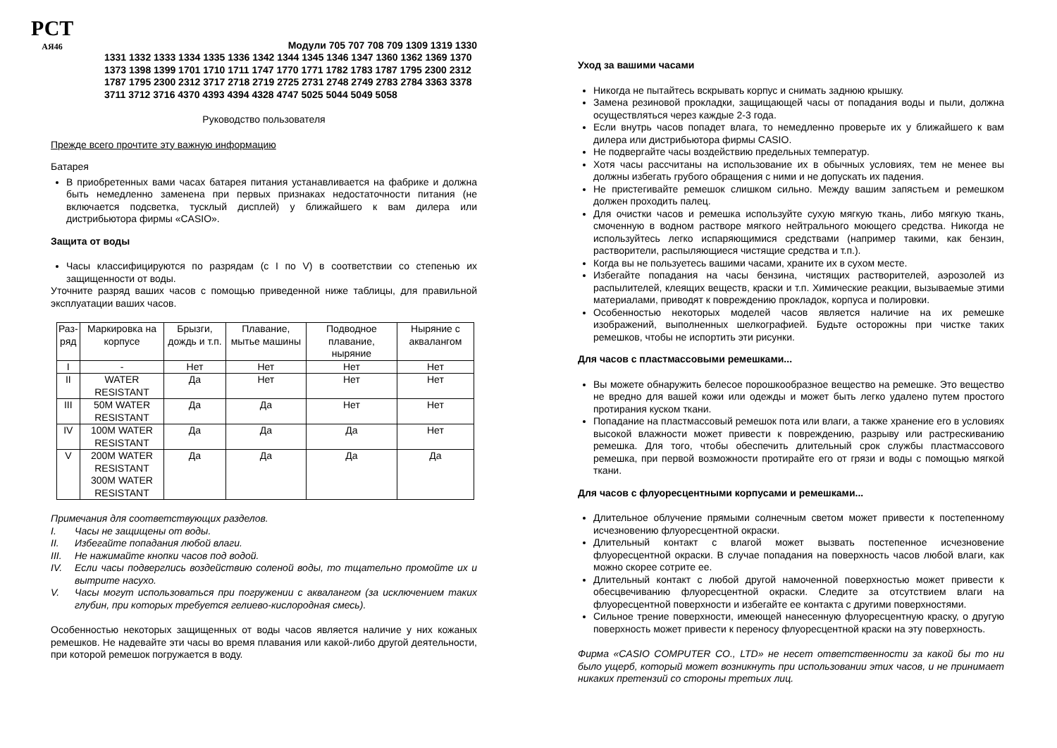РСТ
АЯ46
Модули 705 707 708 709 1309 1319 1330
1331 1332 1333 1334 1335 1336 1342 1344 1345 1346 1347 1360 1362 1369 1370 1373 1398 1399 1701 1710 1711 1747 1770 1771 1782 1783 1787 1795 2300 2312 1787 1795 2300 2312 3717 2718 2719 2725 2731 2748 2749 2783 2784 3363 3378 3711 3712 3716 4370 4393 4394 4328 4747 5025 5044 5049 5058
Руководство пользователя
Прежде всего прочтите эту важную информацию
Батарея
В приобретенных вами часах батарея питания устанавливается на фабрике и должна быть немедленно заменена при первых признаках недостаточности питания (не включается подсветка, тусклый дисплей) у ближайшего к вам дилера или дистрибьютора фирмы «CASIO».
Защита от воды
Часы классифицируются по разрядам (с I по V) в соответствии со степенью их защищенности от воды.
Уточните разряд ваших часов с помощью приведенной ниже таблицы, для правильной эксплуатации ваших часов.
| Раз- ряд | Маркировка на корпусе | Брызги, дождь и т.п. | Плавание, мытье машины | Подводное плавание, ныряние | Ныряние с аквалангом |
| --- | --- | --- | --- | --- | --- |
| I | - | Нет | Нет | Нет | Нет |
| II | WATER RESISTANT | Да | Нет | Нет | Нет |
| III | 50M WATER RESISTANT | Да | Да | Нет | Нет |
| IV | 100M WATER RESISTANT | Да | Да | Да | Нет |
| V | 200M WATER RESISTANT 300M WATER RESISTANT | Да | Да | Да | Да |
Примечания для соответствующих разделов.
I. Часы не защищены от воды.
II. Избегайте попадания любой влаги.
III. Не нажимайте кнопки часов под водой.
IV. Если часы подверглись воздействию соленой воды, то тщательно промойте их и вытрите насухо.
V. Часы могут использоваться при погружении с аквалангом (за исключением таких глубин, при которых требуется гелиево-кислородная смесь).
Особенностью некоторых защищенных от воды часов является наличие у них кожаных ремешков. Не надевайте эти часы во время плавания или какой-либо другой деятельности, при которой ремешок погружается в воду.
Уход за вашими часами
Никогда не пытайтесь вскрывать корпус и снимать заднюю крышку.
Замена резиновой прокладки, защищающей часы от попадания воды и пыли, должна осуществляться через каждые 2-3 года.
Если внутрь часов попадет влага, то немедленно проверьте их у ближайшего к вам дилера или дистрибьютора фирмы CASIO.
Не подвергайте часы воздействию предельных температур.
Хотя часы рассчитаны на использование их в обычных условиях, тем не менее вы должны избегать грубого обращения с ними и не допускать их падения.
Не пристегивайте ремешок слишком сильно. Между вашим запястьем и ремешком должен проходить палец.
Для очистки часов и ремешка используйте сухую мягкую ткань, либо мягкую ткань, смоченную в водном растворе мягкого нейтрального моющего средства. Никогда не используйтесь легко испаряющимися средствами (например такими, как бензин, растворители, распыляющиеся чистящие средства и т.п.).
Когда вы не пользуетесь вашими часами, храните их в сухом месте.
Избегайте попадания на часы бензина, чистящих растворителей, аэрозолей из распылителей, клеящих веществ, краски и т.п. Химические реакции, вызываемые этими материалами, приводят к повреждению прокладок, корпуса и полировки.
Особенностью некоторых моделей часов является наличие на их ремешке изображений, выполненных шелкографией. Будьте осторожны при чистке таких ремешков, чтобы не испортить эти рисунки.
Для часов с пластмассовыми ремешками...
Вы можете обнаружить белесое порошкообразное вещество на ремешке. Это вещество не вредно для вашей кожи или одежды и может быть легко удалено путем простого протирания куском ткани.
Попадание на пластмассовый ремешок пота или влаги, а также хранение его в условиях высокой влажности может привести к повреждению, разрыву или растрескиванию ремешка. Для того, чтобы обеспечить длительный срок службы пластмассового ремешка, при первой возможности протирайте его от грязи и воды с помощью мягкой ткани.
Для часов с флуоресцентными корпусами и ремешками...
Длительное облучение прямыми солнечным светом может привести к постепенному исчезновению флуоресцентной окраски.
Длительный контакт с влагой может вызвать постепенное исчезновение флуоресцентной окраски. В случае попадания на поверхность часов любой влаги, как можно скорее сотрите ее.
Длительный контакт с любой другой намоченной поверхностью может привести к обесцвечиванию флуоресцентной окраски. Следите за отсутствием влаги на флуоресцентной поверхности и избегайте ее контакта с другими поверхностями.
Сильное трение поверхности, имеющей нанесенную флуоресцентную краску, о другую поверхность может привести к переносу флуоресцентной краски на эту поверхность.
Фирма «CASIO COMPUTER CO., LTD» не несет ответственности за какой бы то ни было ущерб, который может возникнуть при использовании этих часов, и не принимает никаких претензий со стороны третьих лиц.